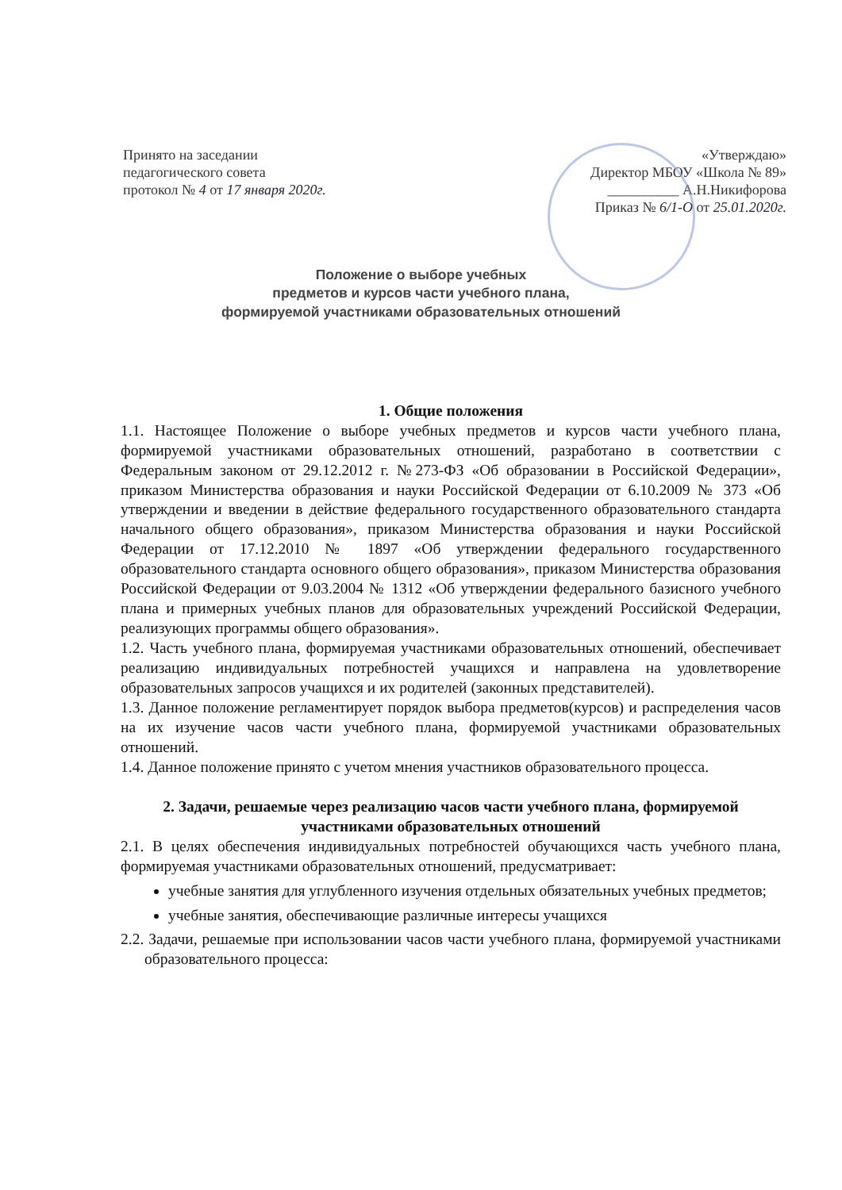Принято на заседании
педагогического совета
протокол № 4 от 17 января 2020г.
«Утверждаю»
Директор МБОУ «Школа № 89»
__________ А.Н.Никифорова
Приказ № 6/1-О от 25.01.2020г.
Положение о выборе учебных
предметов и курсов части учебного плана,
формируемой участниками образовательных отношений
1. Общие положения
1.1. Настоящее Положение о выборе учебных предметов и курсов части учебного плана, формируемой участниками образовательных отношений, разработано в соответствии с Федеральным законом от 29.12.2012 г. №273-ФЗ «Об образовании в Российской Федерации», приказом Министерства образования и науки Российской Федерации от 6.10.2009 № 373 «Об утверждении и введении в действие федерального государственного образовательного стандарта начального общего образования», приказом Министерства образования и науки Российской Федерации от 17.12.2010 № 1897 «Об утверждении федерального государственного образовательного стандарта основного общего образования», приказом Министерства образования Российской Федерации от 9.03.2004 № 1312 «Об утверждении федерального базисного учебного плана и примерных учебных планов для образовательных учреждений Российской Федерации, реализующих программы общего образования».
1.2. Часть учебного плана, формируемая участниками образовательных отношений, обеспечивает реализацию индивидуальных потребностей учащихся и направлена на удовлетворение образовательных запросов учащихся и их родителей (законных представителей).
1.3. Данное положение регламентирует порядок выбора предметов(курсов) и распределения часов на их изучение часов части учебного плана, формируемой участниками образовательных отношений.
1.4. Данное положение принято с учетом мнения участников образовательного процесса.
2. Задачи, решаемые через реализацию часов части учебного плана, формируемой участниками образовательных отношений
2.1. В целях обеспечения индивидуальных потребностей обучающихся часть учебного плана, формируемая участниками образовательных отношений, предусматривает:
учебные занятия для углубленного изучения отдельных обязательных учебных предметов;
учебные занятия, обеспечивающие различные интересы учащихся
2.2. Задачи, решаемые при использовании часов части учебного плана, формируемой участниками образовательного процесса: